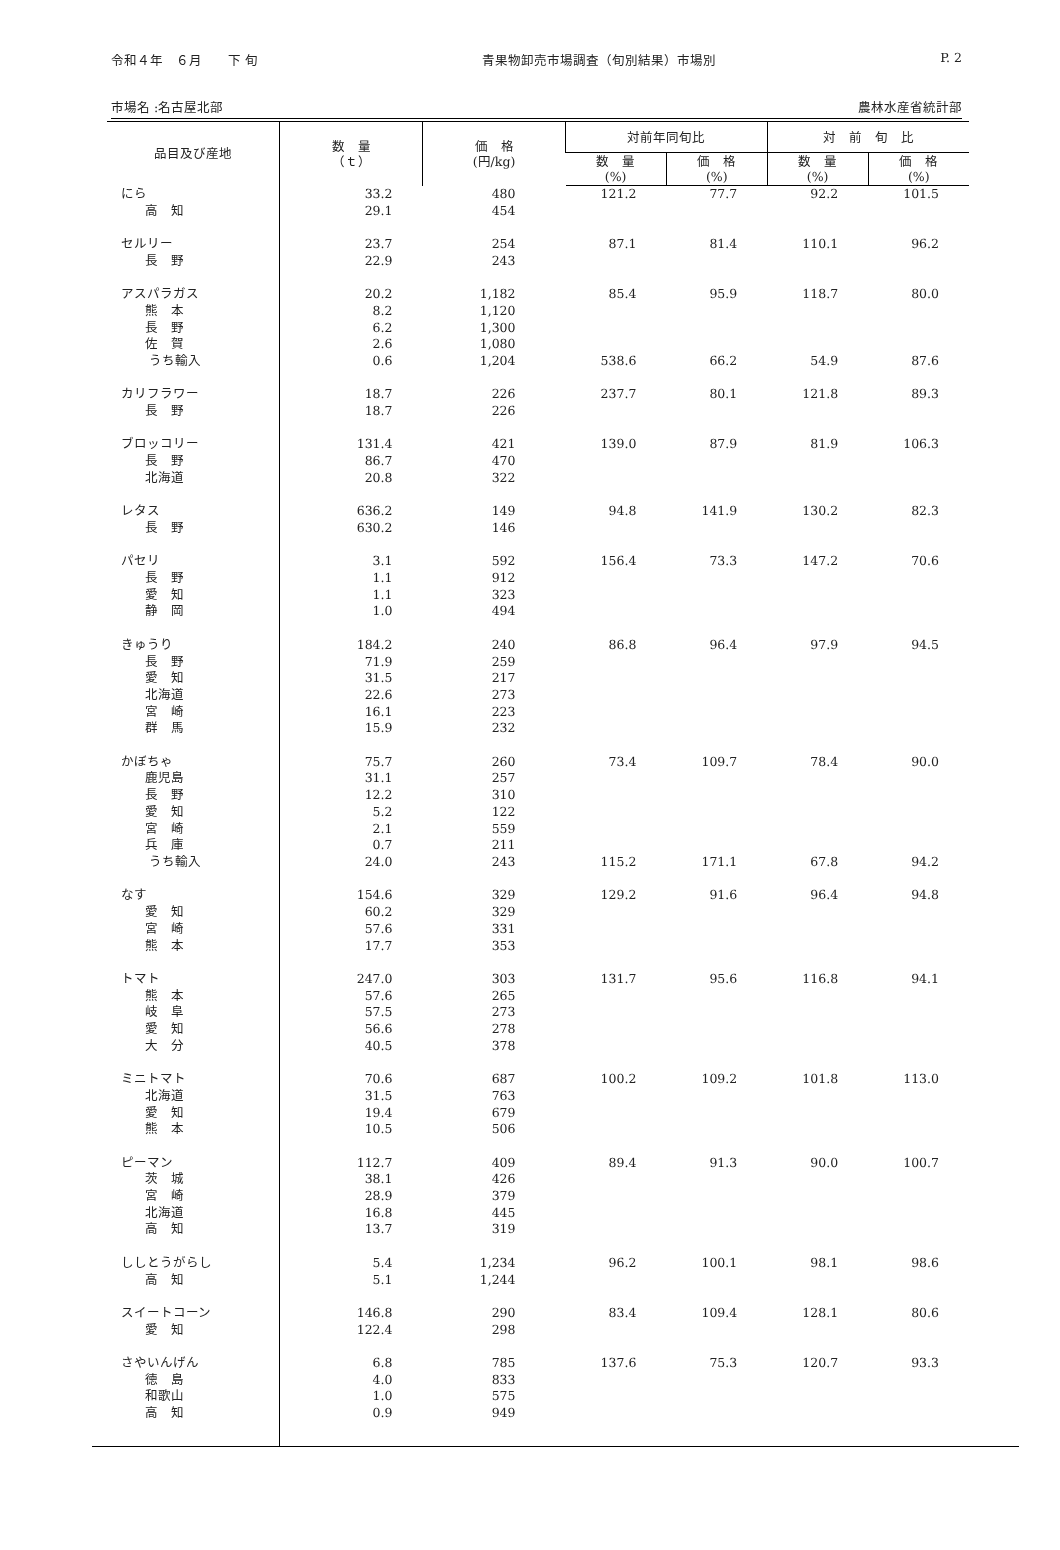令和４年　６月　　下 旬 青果物卸売市場調査（旬別結果）市場別 P. 2
市場名 :名古屋北部 農林水産省統計部
| 品目及び産地 | 数 量 （ｔ） | 価 格 (円/kg) | 対前年同旬比 | | 対 前 旬 比 | |
| --- | --- | --- | --- | --- | --- | --- |
| | | | 数 量 (%) | 価 格 (%) | 数 量 (%) | 価 格 (%) |
| にら | 33.2 | 480 | 121.2 | 77.7 | 92.2 | 101.5 |
| 高 知 | 29.1 | 454 | | | | |
| セルリー | 23.7 | 254 | 87.1 | 81.4 | 110.1 | 96.2 |
| 長 野 | 22.9 | 243 | | | | |
| アスパラガス | 20.2 | 1,182 | 85.4 | 95.9 | 118.7 | 80.0 |
| 熊 本 | 8.2 | 1,120 | | | | |
| 長 野 | 6.2 | 1,300 | | | | |
| 佐 賀 | 2.6 | 1,080 | | | | |
| うち輸入 | 0.6 | 1,204 | 538.6 | 66.2 | 54.9 | 87.6 |
| カリフラワー | 18.7 | 226 | 237.7 | 80.1 | 121.8 | 89.3 |
| 長 野 | 18.7 | 226 | | | | |
| ブロッコリー | 131.4 | 421 | 139.0 | 87.9 | 81.9 | 106.3 |
| 長 野 | 86.7 | 470 | | | | |
| 北海道 | 20.8 | 322 | | | | |
| レタス | 636.2 | 149 | 94.8 | 141.9 | 130.2 | 82.3 |
| 長 野 | 630.2 | 146 | | | | |
| パセリ | 3.1 | 592 | 156.4 | 73.3 | 147.2 | 70.6 |
| 長 野 | 1.1 | 912 | | | | |
| 愛 知 | 1.1 | 323 | | | | |
| 静 岡 | 1.0 | 494 | | | | |
| きゅうり | 184.2 | 240 | 86.8 | 96.4 | 97.9 | 94.5 |
| 長 野 | 71.9 | 259 | | | | |
| 愛 知 | 31.5 | 217 | | | | |
| 北海道 | 22.6 | 273 | | | | |
| 宮 崎 | 16.1 | 223 | | | | |
| 群 馬 | 15.9 | 232 | | | | |
| かぼちゃ | 75.7 | 260 | 73.4 | 109.7 | 78.4 | 90.0 |
| 鹿児島 | 31.1 | 257 | | | | |
| 長 野 | 12.2 | 310 | | | | |
| 愛 知 | 5.2 | 122 | | | | |
| 宮 崎 | 2.1 | 559 | | | | |
| 兵 庫 | 0.7 | 211 | | | | |
| うち輸入 | 24.0 | 243 | 115.2 | 171.1 | 67.8 | 94.2 |
| なす | 154.6 | 329 | 129.2 | 91.6 | 96.4 | 94.8 |
| 愛 知 | 60.2 | 329 | | | | |
| 宮 崎 | 57.6 | 331 | | | | |
| 熊 本 | 17.7 | 353 | | | | |
| トマト | 247.0 | 303 | 131.7 | 95.6 | 116.8 | 94.1 |
| 熊 本 | 57.6 | 265 | | | | |
| 岐 阜 | 57.5 | 273 | | | | |
| 愛 知 | 56.6 | 278 | | | | |
| 大 分 | 40.5 | 378 | | | | |
| ミニトマト | 70.6 | 687 | 100.2 | 109.2 | 101.8 | 113.0 |
| 北海道 | 31.5 | 763 | | | | |
| 愛 知 | 19.4 | 679 | | | | |
| 熊 本 | 10.5 | 506 | | | | |
| ピーマン | 112.7 | 409 | 89.4 | 91.3 | 90.0 | 100.7 |
| 茨 城 | 38.1 | 426 | | | | |
| 宮 崎 | 28.9 | 379 | | | | |
| 北海道 | 16.8 | 445 | | | | |
| 高 知 | 13.7 | 319 | | | | |
| ししとうがらし | 5.4 | 1,234 | 96.2 | 100.1 | 98.1 | 98.6 |
| 高 知 | 5.1 | 1,244 | | | | |
| スイートコーン | 146.8 | 290 | 83.4 | 109.4 | 128.1 | 80.6 |
| 愛 知 | 122.4 | 298 | | | | |
| さやいんげん | 6.8 | 785 | 137.6 | 75.3 | 120.7 | 93.3 |
| 徳 島 | 4.0 | 833 | | | | |
| 和歌山 | 1.0 | 575 | | | | |
| 高 知 | 0.9 | 949 | | | | |